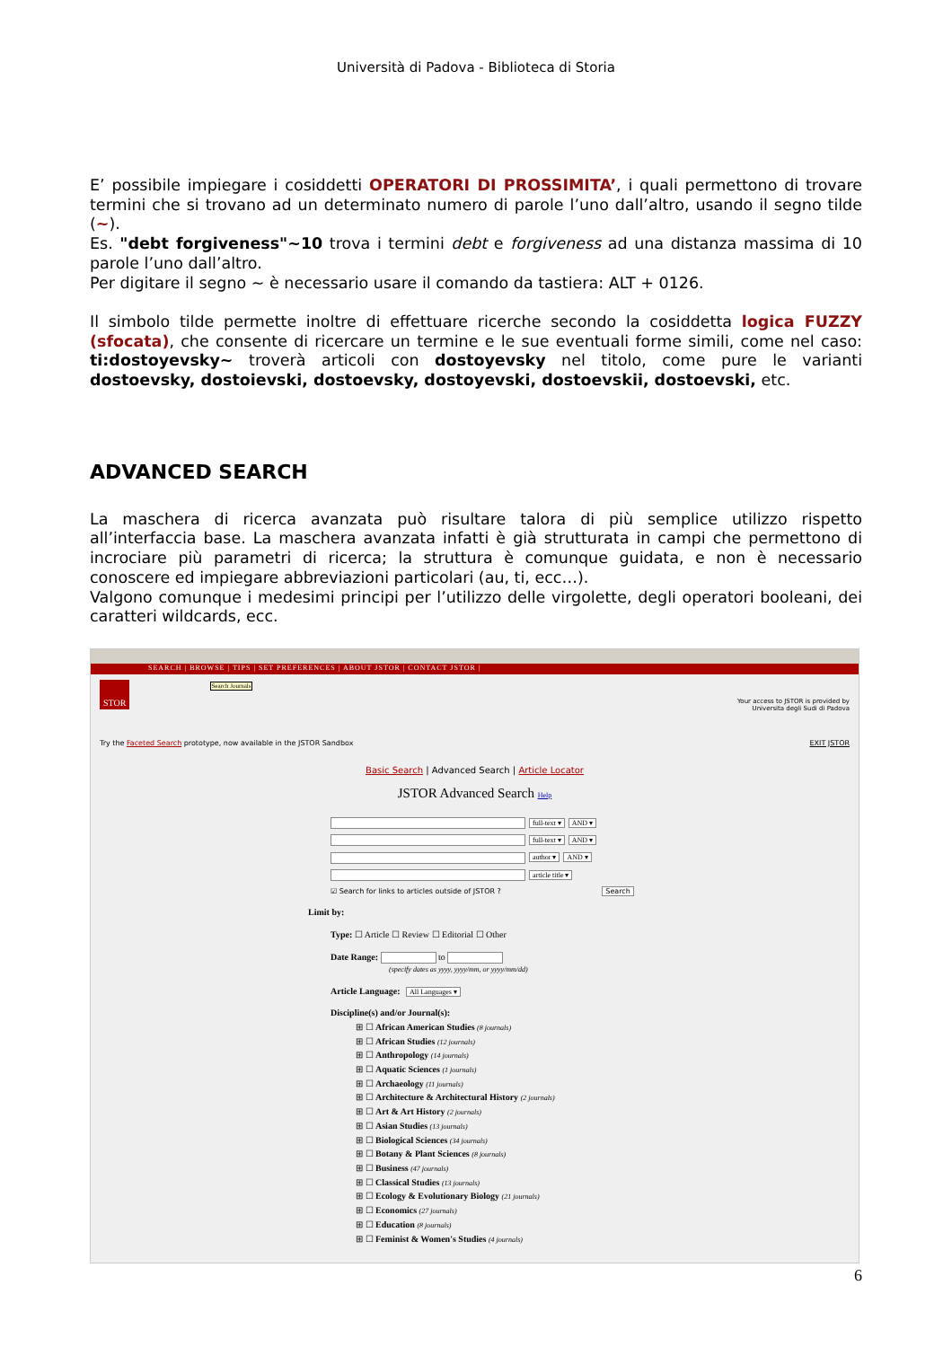Università di Padova - Biblioteca di Storia
E’ possibile impiegare i cosiddetti OPERATORI DI PROSSIMITA’, i quali permettono di trovare termini che si trovano ad un determinato numero di parole l’uno dall’altro, usando il segno tilde (~).
Es. "debt forgiveness"~10 trova i termini debt e forgiveness ad una distanza massima di 10 parole l’uno dall’altro.
Per digitare il segno ~ è necessario usare il comando da tastiera: ALT + 0126.
Il simbolo tilde permette inoltre di effettuare ricerche secondo la cosiddetta logica FUZZY (sfocata), che consente di ricercare un termine e le sue eventuali forme simili, come nel caso: ti:dostoyevsky~ troverà articoli con dostoyevsky nel titolo, come pure le varianti dostoevsky, dostoievski, dostoevsky, dostoyevski, dostoevskii, dostoevski, etc.
ADVANCED SEARCH
La maschera di ricerca avanzata può risultare talora di più semplice utilizzo rispetto all’interfaccia base. La maschera avanzata infatti è già strutturata in campi che permettono di incrociare più parametri di ricerca; la struttura è comunque guidata, e non è necessario conoscere ed impiegare abbreviazioni particolari (au, ti, ecc…).
Valgono comunque i medesimi principi per l’utilizzo delle virgolette, degli operatori booleani, dei caratteri wildcards, ecc.
SEARCH | BROWSE | TIPS | SET PREFERENCES | ABOUT JSTOR | CONTACT JSTOR |
STOR Search Journals
Your access to JSTOR is provided by
Universita degli Sudi di Padova
Try the Faceted Search prototype, now available in the JSTOR Sandbox EXIT JSTOR
Basic Search | Advanced Search | Article Locator
JSTOR Advanced Search Help
full-text ▾ AND ▾
full-text ▾ AND ▾
author ▾ AND ▾
article title ▾
☑ Search for links to articles outside of JSTOR ? Search
Limit by:
Type: ☐ Article ☐ Review ☐ Editorial ☐ Other
Date Range: to
(specify dates as yyyy, yyyy/mm, or yyyy/mm/dd)
Article Language: All Languages ▾
Discipline(s) and/or Journal(s):
⊞ ☐ African American Studies (8 journals)
⊞ ☐ African Studies (12 journals)
⊞ ☐ Anthropology (14 journals)
⊞ ☐ Aquatic Sciences (1 journals)
⊞ ☐ Archaeology (11 journals)
⊞ ☐ Architecture & Architectural History (2 journals)
⊞ ☐ Art & Art History (2 journals)
⊞ ☐ Asian Studies (13 journals)
⊞ ☐ Biological Sciences (34 journals)
⊞ ☐ Botany & Plant Sciences (8 journals)
⊞ ☐ Business (47 journals)
⊞ ☐ Classical Studies (13 journals)
⊞ ☐ Ecology & Evolutionary Biology (21 journals)
⊞ ☐ Economics (27 journals)
⊞ ☐ Education (8 journals)
⊞ ☐ Feminist & Women's Studies (4 journals)
6